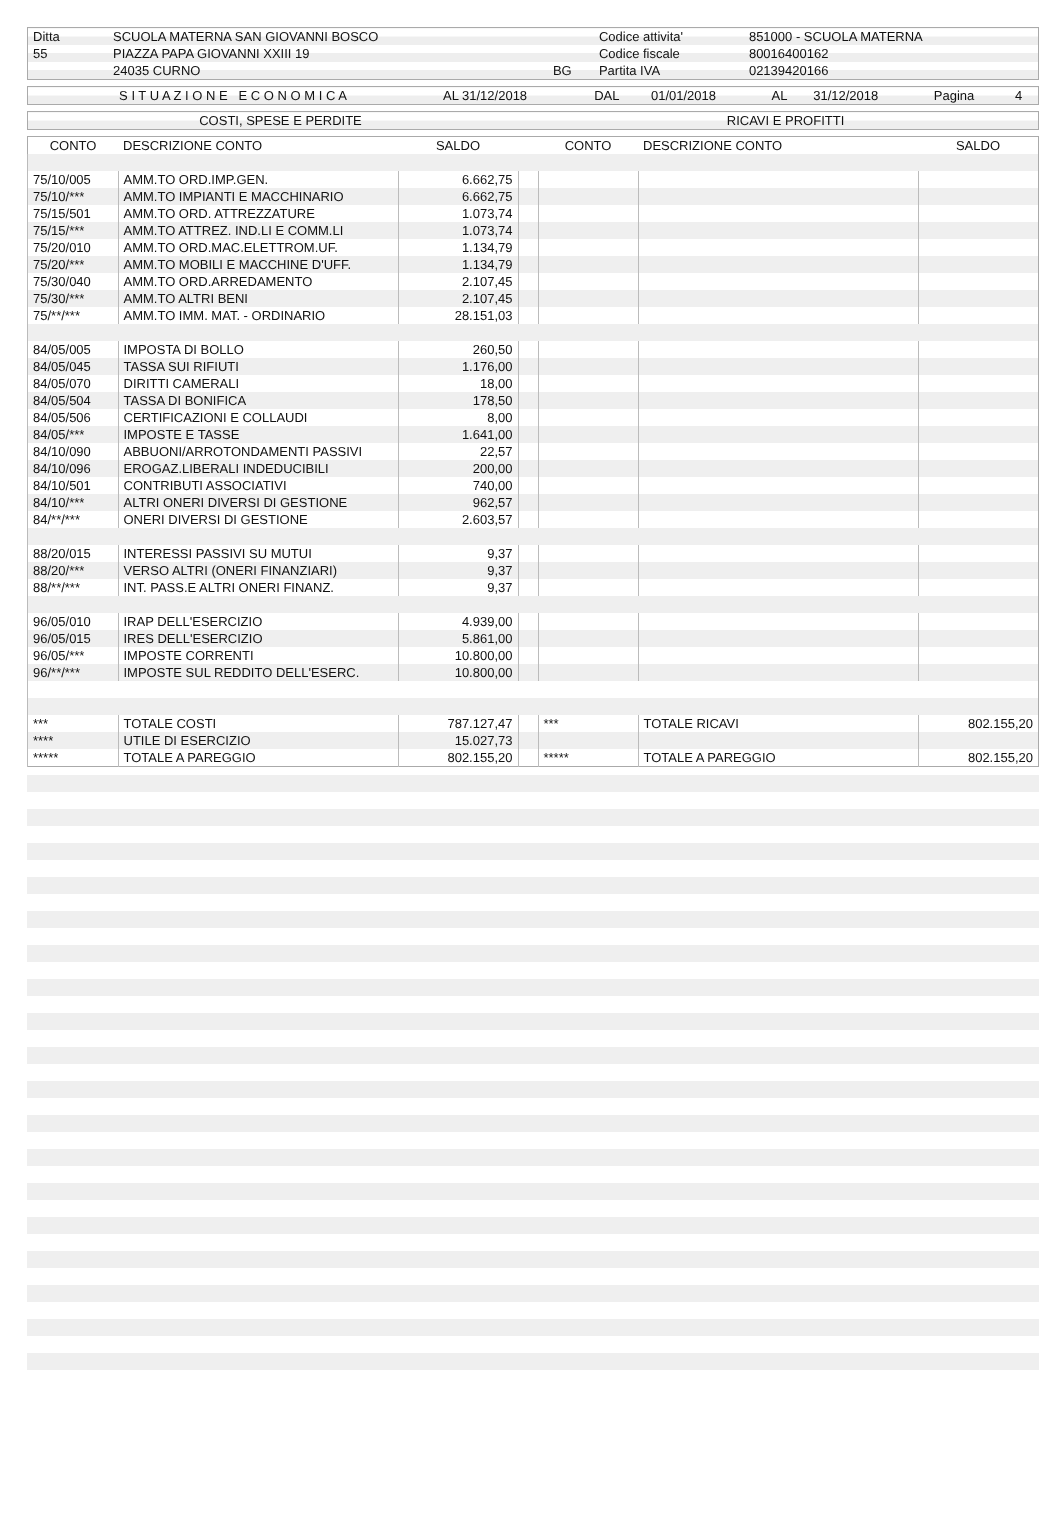| Ditta | SCUOLA MATERNA SAN GIOVANNI BOSCO | | Codice attivita' | 851000 - SCUOLA MATERNA |
| 55 | PIAZZA PAPA GIOVANNI XXIII 19 | | Codice fiscale | 80016400162 |
| | 24035 CURNO | BG | Partita IVA | 02139420166 |
| S I T U A Z I O N E E C O N O M I C A | AL 31/12/2018 | DAL | 01/01/2018 | AL | 31/12/2018 | Pagina | 4 |
| COSTI, SPESE E PERDITE | RICAVI E PROFITTI |
| CONTO | DESCRIZIONE CONTO | SALDO | | CONTO | DESCRIZIONE CONTO | SALDO |
| --- | --- | --- | --- | --- | --- | --- |
| 75/10/005 | AMM.TO ORD.IMP.GEN. | 6.662,75 | | | | |
| 75/10/*** | AMM.TO IMPIANTI E MACCHINARIO | 6.662,75 | | | | |
| 75/15/501 | AMM.TO ORD. ATTREZZATURE | 1.073,74 | | | | |
| 75/15/*** | AMM.TO ATTREZ. IND.LI E COMM.LI | 1.073,74 | | | | |
| 75/20/010 | AMM.TO ORD.MAC.ELETTROM.UF. | 1.134,79 | | | | |
| 75/20/*** | AMM.TO MOBILI E MACCHINE D'UFF. | 1.134,79 | | | | |
| 75/30/040 | AMM.TO ORD.ARREDAMENTO | 2.107,45 | | | | |
| 75/30/*** | AMM.TO ALTRI BENI | 2.107,45 | | | | |
| 75/**/*** | AMM.TO IMM. MAT. - ORDINARIO | 28.151,03 | | | | |
| 84/05/005 | IMPOSTA DI BOLLO | 260,50 | | | | |
| 84/05/045 | TASSA SUI RIFIUTI | 1.176,00 | | | | |
| 84/05/070 | DIRITTI CAMERALI | 18,00 | | | | |
| 84/05/504 | TASSA DI BONIFICA | 178,50 | | | | |
| 84/05/506 | CERTIFICAZIONI E COLLAUDI | 8,00 | | | | |
| 84/05/*** | IMPOSTE E TASSE | 1.641,00 | | | | |
| 84/10/090 | ABBUONI/ARROTONDAMENTI PASSIVI | 22,57 | | | | |
| 84/10/096 | EROGAZ.LIBERALI INDEDUCIBILI | 200,00 | | | | |
| 84/10/501 | CONTRIBUTI ASSOCIATIVI | 740,00 | | | | |
| 84/10/*** | ALTRI ONERI DIVERSI DI GESTIONE | 962,57 | | | | |
| 84/**/*** | ONERI DIVERSI DI GESTIONE | 2.603,57 | | | | |
| 88/20/015 | INTERESSI PASSIVI SU MUTUI | 9,37 | | | | |
| 88/20/*** | VERSO ALTRI (ONERI FINANZIARI) | 9,37 | | | | |
| 88/**/*** | INT. PASS.E ALTRI ONERI FINANZ. | 9,37 | | | | |
| 96/05/010 | IRAP DELL'ESERCIZIO | 4.939,00 | | | | |
| 96/05/015 | IRES DELL'ESERCIZIO | 5.861,00 | | | | |
| 96/05/*** | IMPOSTE CORRENTI | 10.800,00 | | | | |
| 96/**/*** | IMPOSTE SUL REDDITO DELL'ESERC. | 10.800,00 | | | | |
| *** | TOTALE COSTI | 787.127,47 | | *** | TOTALE RICAVI | 802.155,20 |
| **** | UTILE DI ESERCIZIO | 15.027,73 | | | | |
| ***** | TOTALE A PAREGGIO | 802.155,20 | | ***** | TOTALE A PAREGGIO | 802.155,20 |